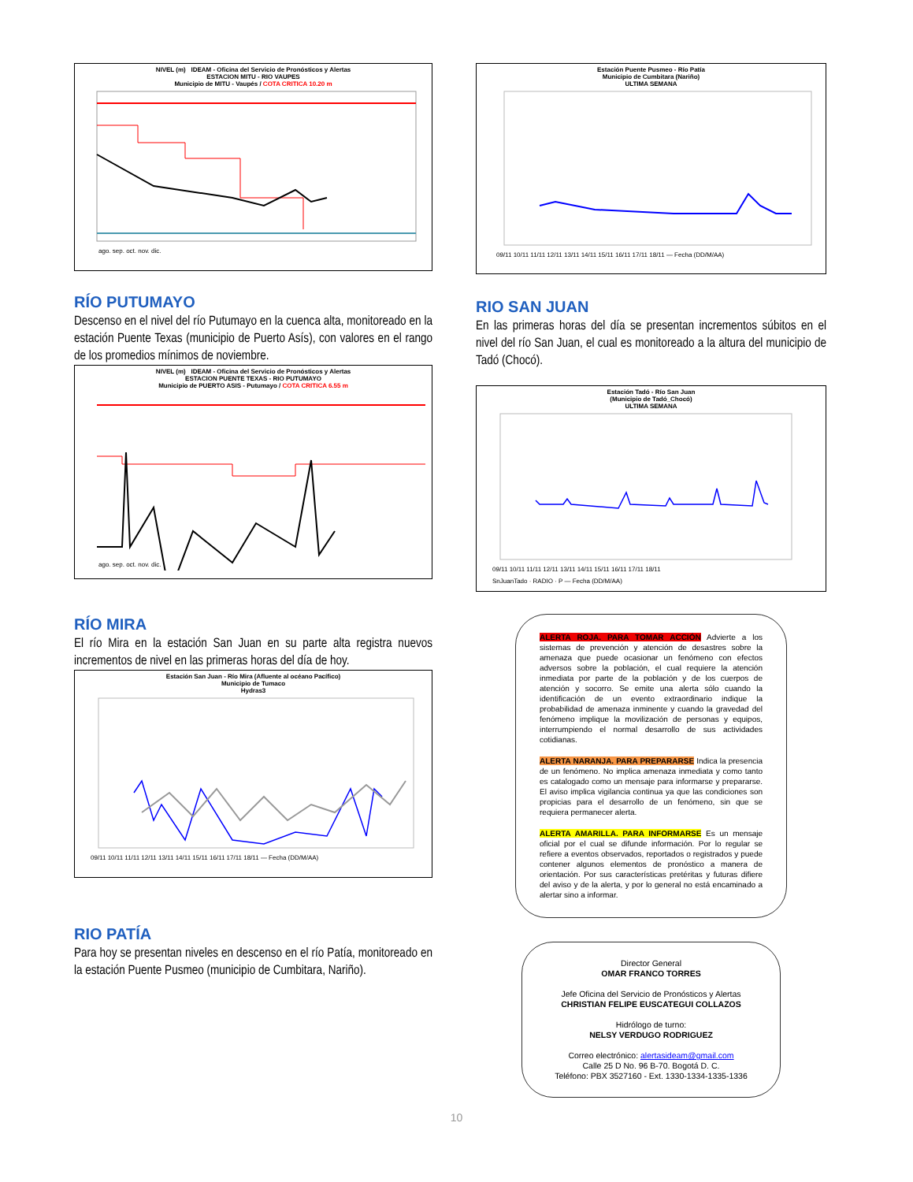NIVEL (m) IDEAM - Oficina del Servicio de Pronósticos y Alertas
ESTACION MITU - RIO VAUPES
Municipio de MITU - Vaupés / COTA CRITICA 10.20 m
ago. sep. oct. nov. dic.
RÍO PUTUMAYO
Descenso en el nivel del río Putumayo en la cuenca alta, monitoreado en la estación Puente Texas (municipio de Puerto Asís), con valores en el rango de los promedios mínimos de noviembre.
NIVEL (m) IDEAM - Oficina del Servicio de Pronósticos y Alertas
ESTACION PUENTE TEXAS - RIO PUTUMAYO
Municipio de PUERTO ASIS - Putumayo / COTA CRITICA 6.55 m
ago. sep. oct. nov. dic.
RÍO MIRA
El río Mira en la estación San Juan en su parte alta registra nuevos incrementos de nivel en las primeras horas del día de hoy.
Estación San Juan - Río Mira (Afluente al océano Pacífico)
Municipio de Tumaco
Hydras3
09/11 10/11 11/11 12/11 13/11 14/11 15/11 16/11 17/11 18/11 — Fecha (DD/M/AA)
RIO PATÍA
Para hoy se presentan niveles en descenso en el río Patía, monitoreado en la estación Puente Pusmeo (municipio de Cumbitara, Nariño).
Estación Puente Pusmeo - Río Patía
Municipio de Cumbitara (Nariño)
ULTIMA SEMANA
09/11 10/11 11/11 12/11 13/11 14/11 15/11 16/11 17/11 18/11 — Fecha (DD/M/AA)
RIO SAN JUAN
En las primeras horas del día se presentan incrementos súbitos en el nivel del río San Juan, el cual es monitoreado a la altura del municipio de Tadó (Chocó).
Estación Tadó - Río San Juan
(Municipio de Tadó_Chocó)
ULTIMA SEMANA
09/11 10/11 11/11 12/11 13/11 14/11 15/11 16/11 17/11 18/11
SnJuanTado · RADIO · P — Fecha (DD/M/AA)
ALERTA ROJA. PARA TOMAR ACCIÓN Advierte a los sistemas de prevención y atención de desastres sobre la amenaza que puede ocasionar un fenómeno con efectos adversos sobre la población, el cual requiere la atención inmediata por parte de la población y de los cuerpos de atención y socorro. Se emite una alerta sólo cuando la identificación de un evento extraordinario indique la probabilidad de amenaza inminente y cuando la gravedad del fenómeno implique la movilización de personas y equipos, interrumpiendo el normal desarrollo de sus actividades cotidianas.
ALERTA NARANJA. PARA PREPARARSE Indica la presencia de un fenómeno. No implica amenaza inmediata y como tanto es catalogado como un mensaje para informarse y prepararse. El aviso implica vigilancia continua ya que las condiciones son propicias para el desarrollo de un fenómeno, sin que se requiera permanecer alerta.
ALERTA AMARILLA. PARA INFORMARSE Es un mensaje oficial por el cual se difunde información. Por lo regular se refiere a eventos observados, reportados o registrados y puede contener algunos elementos de pronóstico a manera de orientación. Por sus características pretéritas y futuras difiere del aviso y de la alerta, y por lo general no está encaminado a alertar sino a informar.
Director General
OMAR FRANCO TORRES
Jefe Oficina del Servicio de Pronósticos y Alertas
CHRISTIAN FELIPE EUSCATEGUI COLLAZOS
Hidrólogo de turno:
NELSY VERDUGO RODRIGUEZ
Correo electrónico: alertasideam@gmail.com
Calle 25 D No. 96 B-70. Bogotá D. C.
Teléfono: PBX 3527160 - Ext. 1330-1334-1335-1336
10